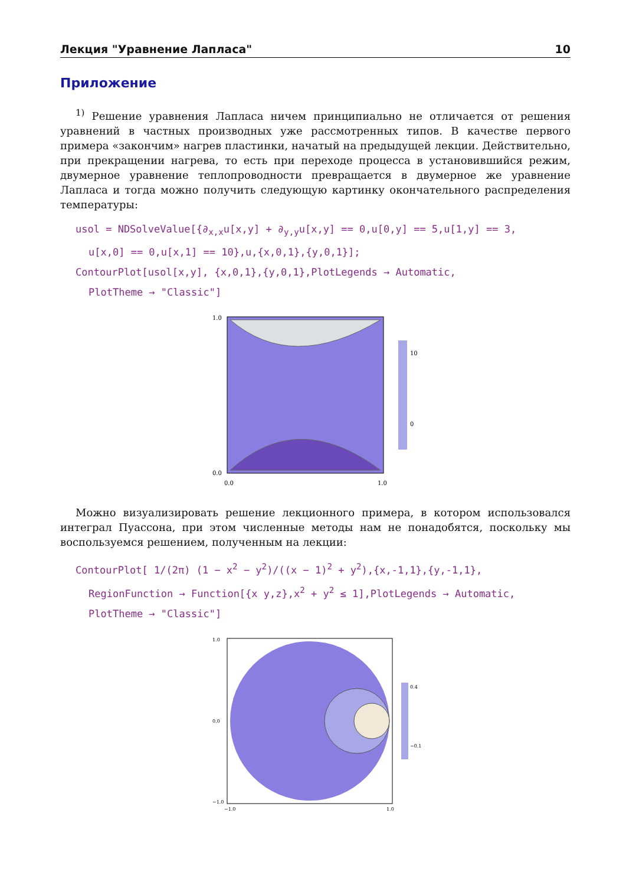Лекция "Уравнение Лапласа" 10
Приложение
<sup>1)</sup> Решение уравнения Лапласа ничем принципиально не отличается от решения уравнений в частных производных уже рассмотренных типов. В качестве первого примера «закончим» нагрев пластинки, начатый на предыдущей лекции. Действительно, при прекращении нагрева, то есть при переходе процесса в установившийся режим, двумерное уравнение теплопроводности превращается в двумерное же уравнение Лапласа и тогда можно получить следующую картинку окончательного распределения температуры:
usol = NDSolveValue[{∂<sub>x,x</sub>u[x,y] + ∂<sub>y,y</sub>u[x,y] == 0,u[0,y] == 5,u[1,y] == 3,
u[x,0] == 0,u[x,1] == 10},u,{x,0,1},{y,0,1}];
ContourPlot[usol[x,y], {x,0,1},{y,0,1},PlotLegends → Automatic,
PlotTheme → "Classic"]
1.0
0.0
0.0
1.0
10
0
Можно визуализировать решение лекционного примера, в котором использовался интеграл Пуассона, при этом численные методы нам не понадобятся, поскольку мы воспользуемся решением, полученным на лекции:
ContourPlot[ 1/(2π) (1 − x<sup>2</sup> − y<sup>2</sup>)/((x − 1)<sup>2</sup> + y<sup>2</sup>),{x,-1,1},{y,-1,1},
RegionFunction → Function[{x y,z},x<sup>2</sup> + y<sup>2</sup> ≤ 1],PlotLegends → Automatic,
PlotTheme → "Classic"]
1.0
0.0
−1.0
−1.0
1.0
0.4
−0.1